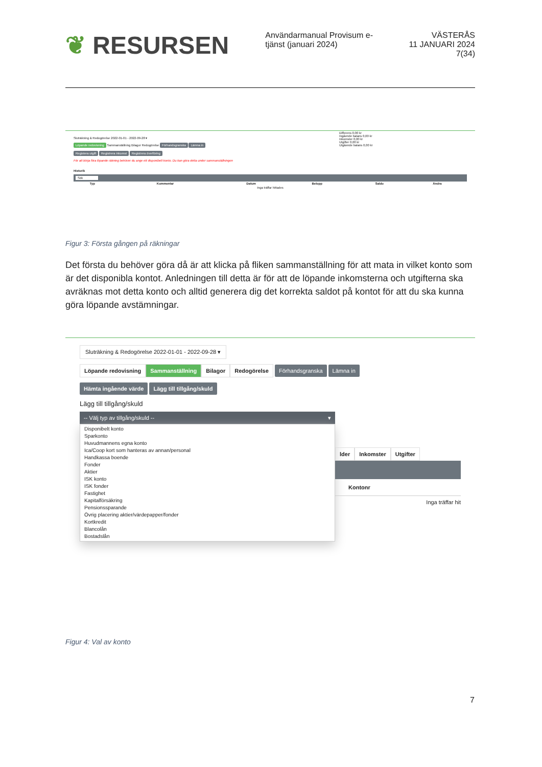❦ RESURSEN
Användarmanual Provisum e-tjänst (januari 2024)
VÄSTERÅS
11 JANUARI 2024
7(34)
Sluträkning & Redogörelse 2022-01-01 - 2022-09-28 ▾
Löpande redovisning Sammanställning Bilagor Redogörelse Förhandsgranska Lämna in
Registera utgift Registrera inkomst Registrera överföring
För att börja föra löpande räkning behöver du ange ett disponibelt konto. Du kan göra detta under sammanställningen
Differens 0,00 kr
Ingående balans 0,00 kr
Inkomster 0,00 kr
Utgifter 0,00 kr
Utgående balans 0,00 kr
Historik
Sök
| Typ | Kommentar | Datum | Belopp | Saldo | Ändra |
| --- | --- | --- | --- | --- | --- |
| Inga träffar hittades | | | | | |
Figur 3: Första gången på räkningar
Det första du behöver göra då är att klicka på fliken sammanställning för att mata in vilket konto som är det disponibla kontot. Anledningen till detta är för att de löpande inkomsterna och utgifterna ska avräknas mot detta konto och alltid generera dig det korrekta saldot på kontot för att du ska kunna göra löpande avstämningar.
Sluträkning & Redogörelse 2022-01-01 - 2022-09-28 ▾
Löpande redovisning Sammanställning Bilagor Redogörelse Förhandsgranska Lämna in
Hämta ingående värde Lägg till tillgång/skuld
Lägg till tillgång/skuld
-- Välj typ av tillgång/skuld -- ▾
Disponibelt konto
Sparkonto
Huvudmannens egna konto
Ica/Coop kort som hanteras av annan/personal
Handkassa boende
Fonder
Aktier
ISK konto
ISK fonder
Fastighet
Kapitalförsäkring
Pensionssparande
Övrig placering aktier/värdepapper/fonder
Kortkredit
Blancolån
Bostadslån
lder Inkomster Utgifter
Kontonr
Inga träffar hit
Figur 4: Val av konto
7